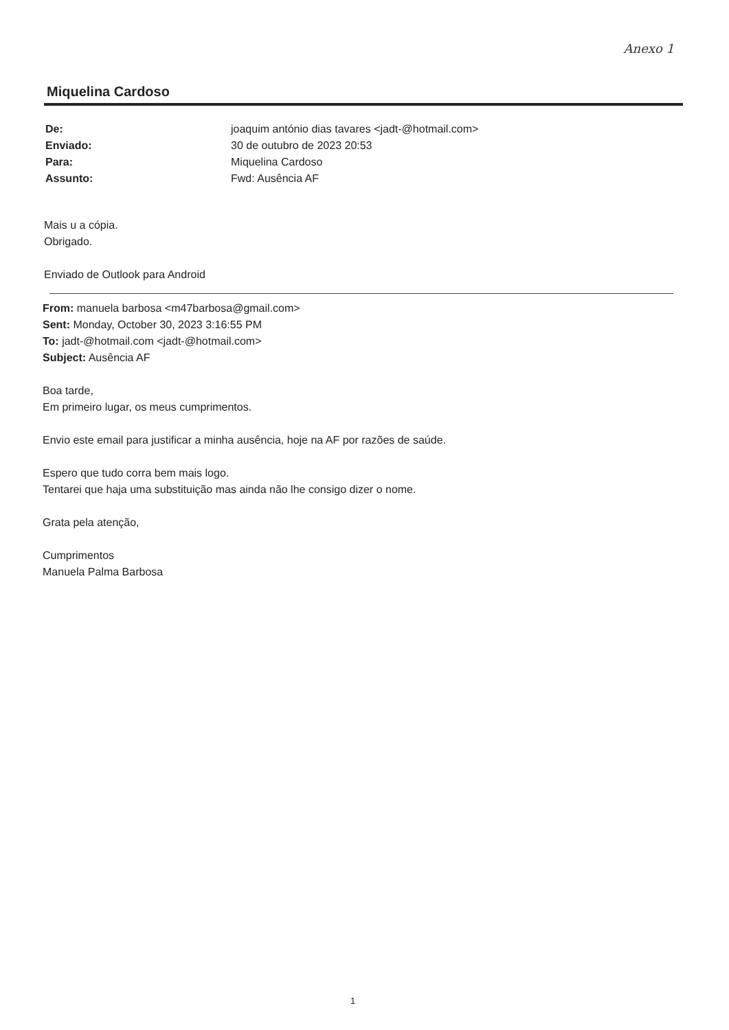Anexo 1
Miquelina Cardoso
De: joaquim antónio dias tavares <jadt-@hotmail.com>
Enviado: 30 de outubro de 2023 20:53
Para: Miquelina Cardoso
Assunto: Fwd: Ausência AF
Mais u a cópia.
Obrigado.
Enviado de Outlook para Android
From: manuela barbosa <m47barbosa@gmail.com>
Sent: Monday, October 30, 2023 3:16:55 PM
To: jadt-@hotmail.com <jadt-@hotmail.com>
Subject: Ausência AF
Boa tarde,
Em primeiro lugar, os meus cumprimentos.
Envio este email para justificar a minha ausência, hoje na AF por razões de saúde.
Espero que tudo corra bem mais logo.
Tentarei que haja uma substituição mas ainda não lhe consigo dizer o nome.
Grata pela atenção,
Cumprimentos
Manuela Palma Barbosa
1